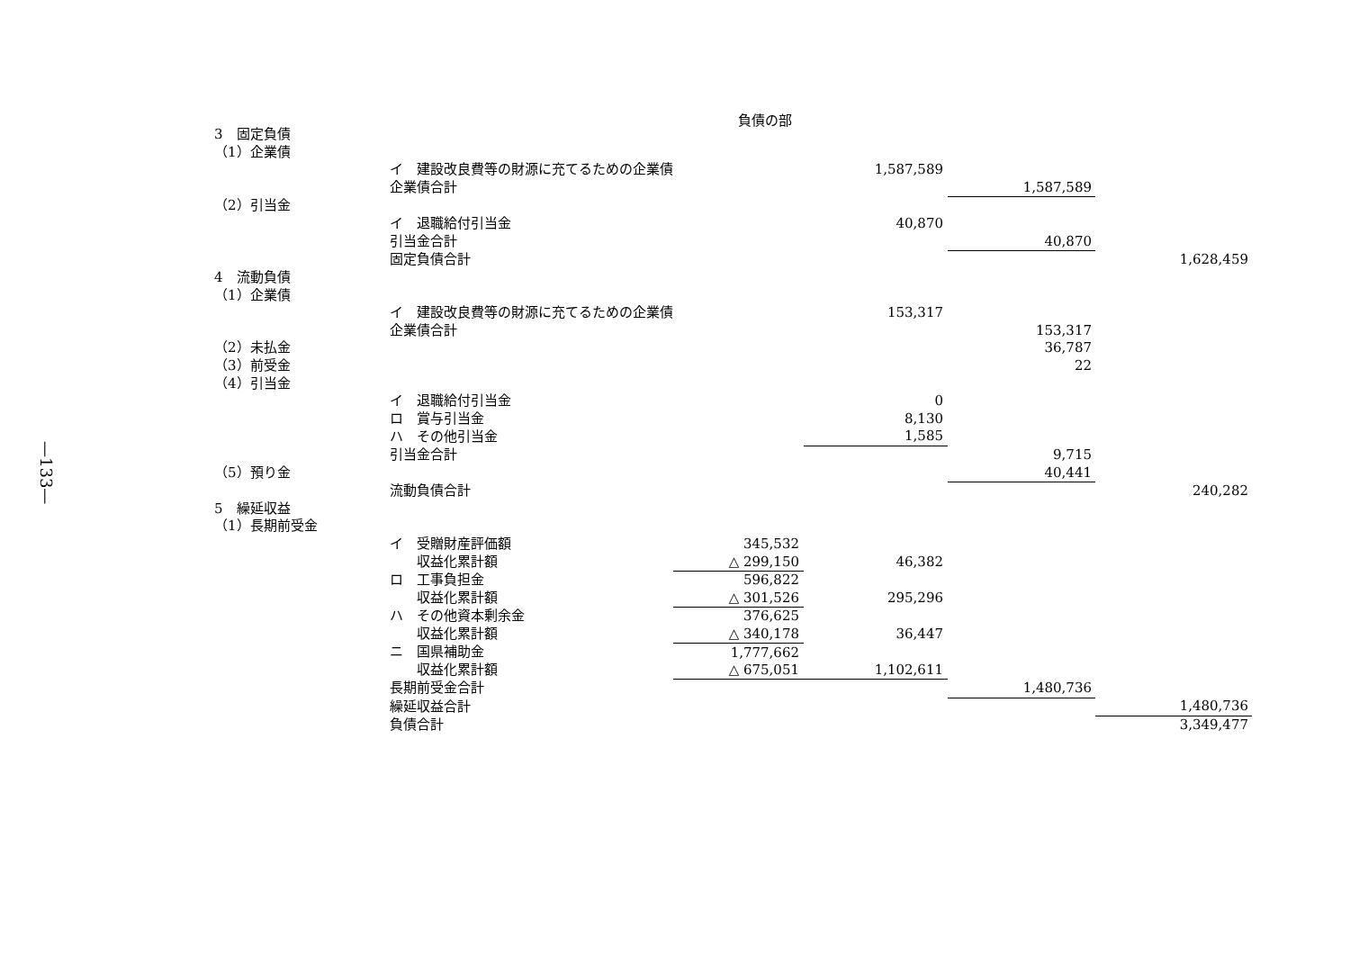—133—
負債の部
| 3 固定負債 | | | | | |
| （1）企業債 | | | | | |
| | イ 建設改良費等の財源に充てるための企業債 | | 1,587,589 | | |
| | 企業債合計 | | | 1,587,589 | |
| （2）引当金 | | | | | |
| | イ 退職給付引当金 | | 40,870 | | |
| | 引当金合計 | | | 40,870 | |
| | 固定負債合計 | | | | 1,628,459 |
| 4 流動負債 | | | | | |
| （1）企業債 | | | | | |
| | イ 建設改良費等の財源に充てるための企業債 | | 153,317 | | |
| | 企業債合計 | | | 153,317 | |
| （2）未払金 | | | | 36,787 | |
| （3）前受金 | | | | 22 | |
| （4）引当金 | | | | | |
| | イ 退職給付引当金 | | 0 | | |
| | ロ 賞与引当金 | | 8,130 | | |
| | ハ その他引当金 | | 1,585 | | |
| | 引当金合計 | | | 9,715 | |
| （5）預り金 | | | | 40,441 | |
| | 流動負債合計 | | | | 240,282 |
| 5 繰延収益 | | | | | |
| （1）長期前受金 | | | | | |
| | イ 受贈財産評価額 | 345,532 | | | |
| | 収益化累計額 | △ 299,150 | 46,382 | | |
| | ロ 工事負担金 | 596,822 | | | |
| | 収益化累計額 | △ 301,526 | 295,296 | | |
| | ハ その他資本剰余金 | 376,625 | | | |
| | 収益化累計額 | △ 340,178 | 36,447 | | |
| | ニ 国県補助金 | 1,777,662 | | | |
| | 収益化累計額 | △ 675,051 | 1,102,611 | | |
| | 長期前受金合計 | | | 1,480,736 | |
| | 繰延収益合計 | | | | 1,480,736 |
| | 負債合計 | | | | 3,349,477 |